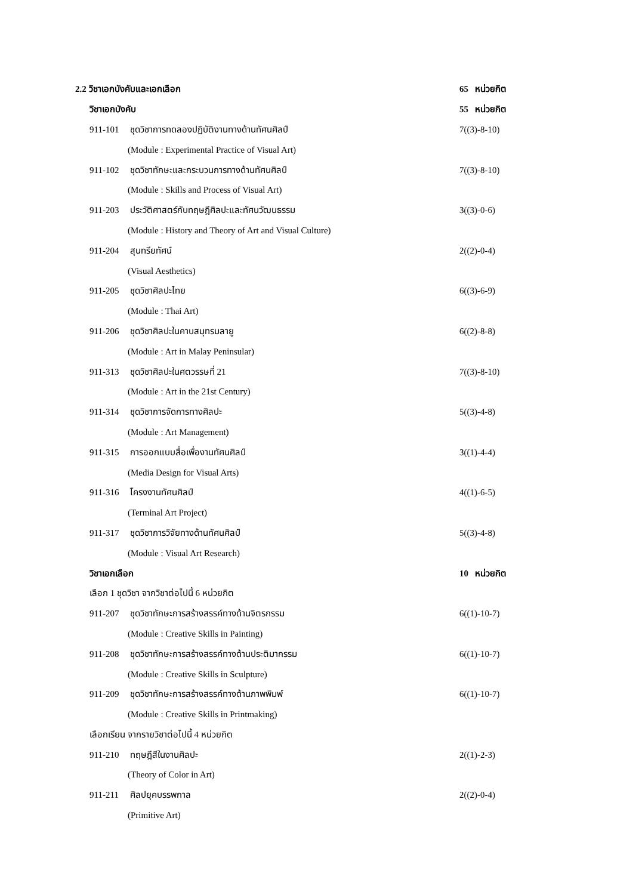2.2 วิชาเอกบังคับและเอกเลือก 65 หน่วยกิต
วิชาเอกบังคับ 55 หน่วยกิต
911-101 ชุดวิชาการทดลองปฏิบัติงานทางด้านทัศนศิลป์
7((3)-8-10)
(Module : Experimental Practice of Visual Art)
911-102 ชุดวิชาทักษะและกระบวนการทางด้านทัศนศิลป์
7((3)-8-10)
(Module : Skills and Process of Visual Art)
911-203 ประวัติศาสตร์กับทฤษฎีศิลปะและทัศนวัฒนธรรม
3((3)-0-6)
(Module : History and Theory of Art and Visual Culture)
911-204 สุนทรียทัศน์ 2((2)-0-4)
(Visual Aesthetics)
911-205 ชุดวิชาศิลปะไทย 6((3)-6-9)
(Module : Thai Art)
911-206 ชุดวิชาศิลปะในคาบสมุทรมลายู
6((2)-8-8)
(Module : Art in Malay Peninsular)
911-313 ชุดวิชาศิลปะในศตวรรษที่ 21
7((3)-8-10)
(Module : Art in the 21st Century)
911-314 ชุดวิชาการจัดการทางศิลปะ
5((3)-4-8)
(Module : Art Management)
911-315 การออกแบบสื่อเพื่องานทัศนศิลป์
3((1)-4-4)
(Media Design for Visual Arts)
911-316 โครงงานทัศนศิลป์ 4((1)-6-5)
(Terminal Art Project)
911-317 ชุดวิชาการวิจัยทางด้านทัศนศิลป์
5((3)-4-8)
(Module : Visual Art Research)
วิชาเอกเลือก 10 หน่วยกิต
เลือก 1 ชุดวิชา จากวิชาต่อไปนี้ 6 หน่วยกิต
911-207 ชุดวิชาทักษะการสร้างสรรค์ทางด้านจิตรกรรม
6((1)-10-7)
(Module : Creative Skills in Painting)
911-208 ชุดวิชาทักษะการสร้างสรรค์ทางด้านประติมากรรม
6((1)-10-7)
(Module : Creative Skills in Sculpture)
911-209 ชุดวิชาทักษะการสร้างสรรค์ทางด้านภาพพิมพ์
6((1)-10-7)
(Module : Creative Skills in Printmaking)
เลือกเรียน จากรายวิชาต่อไปนี้ 4 หน่วยกิต
911-210 ทฤษฎีสีในงานศิลปะ 2((1)-2-3)
(Theory of Color in Art)
911-211 ศิลปยุคบรรพกาล 2((2)-0-4)
(Primitive Art)